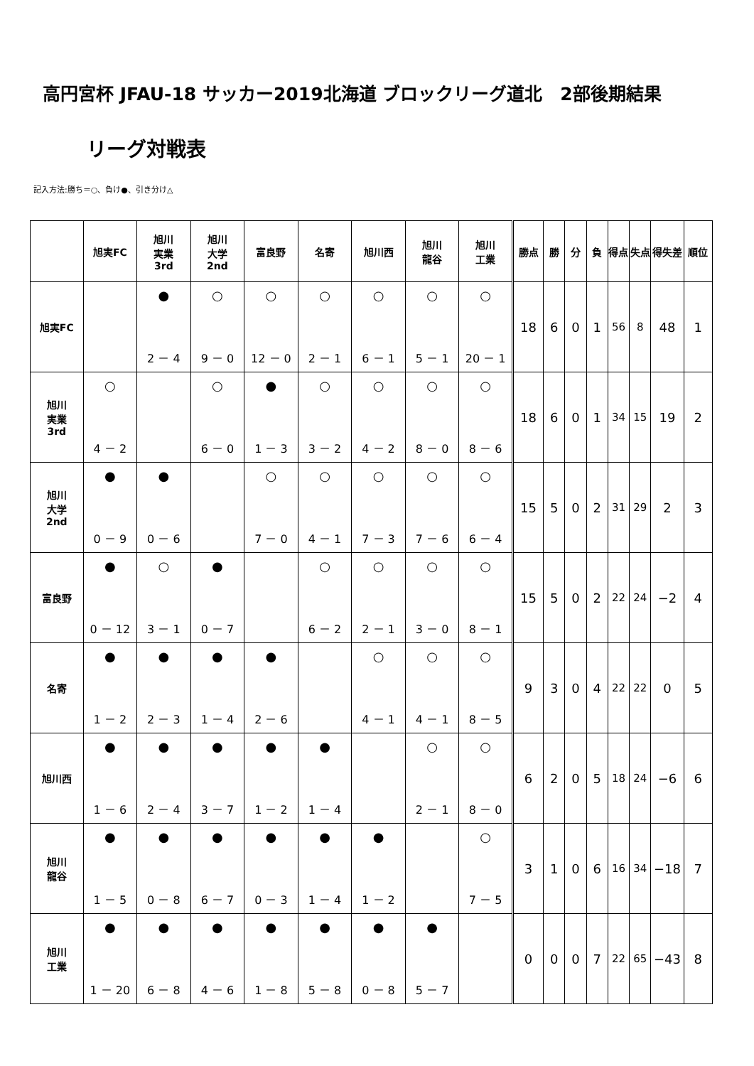高円宮杯 JFAU-18 サッカー2019北海道 ブロックリーグ道北　2部後期結果
リーグ対戦表
記入方法:勝ち＝○、負け●、引き分け△
| | 旭実FC | 旭川 実業 3rd | 旭川 大学 2nd | 富良野 | 名寄 | 旭川西 | 旭川 龍谷 | 旭川 工業 | 勝点 | 勝 | 分 | 負 | 得点 | 失点 | 得失差 | 順位 |
| --- | --- | --- | --- | --- | --- | --- | --- | --- | --- | --- | --- | --- | --- | --- | --- | --- |
| 旭実FC | | ● 2 － 4 | ○ 9 － 0 | ○ 12 － 0 | ○ 2 － 1 | ○ 6 － 1 | ○ 5 － 1 | ○ 20 － 1 | 18 | 6 | 0 | 1 | 56 | 8 | 48 | 1 |
| 旭川 実業 3rd | ○ 4 － 2 | | ○ 6 － 0 | ● 1 － 3 | ○ 3 － 2 | ○ 4 － 2 | ○ 8 － 0 | ○ 8 － 6 | 18 | 6 | 0 | 1 | 34 | 15 | 19 | 2 |
| 旭川 大学 2nd | ● 0 － 9 | ● 0 － 6 | | ○ 7 － 0 | ○ 4 － 1 | ○ 7 － 3 | ○ 7 － 6 | ○ 6 － 4 | 15 | 5 | 0 | 2 | 31 | 29 | 2 | 3 |
| 富良野 | ● 0 － 12 | ○ 3 － 1 | ● 0 － 7 | | ○ 6 － 2 | ○ 2 － 1 | ○ 3 － 0 | ○ 8 － 1 | 15 | 5 | 0 | 2 | 22 | 24 | −2 | 4 |
| 名寄 | ● 1 － 2 | ● 2 － 3 | ● 1 － 4 | ● 2 － 6 | | ○ 4 － 1 | ○ 4 － 1 | ○ 8 － 5 | 9 | 3 | 0 | 4 | 22 | 22 | 0 | 5 |
| 旭川西 | ● 1 － 6 | ● 2 － 4 | ● 3 － 7 | ● 1 － 2 | ● 1 － 4 | | ○ 2 － 1 | ○ 8 － 0 | 6 | 2 | 0 | 5 | 18 | 24 | −6 | 6 |
| 旭川 龍谷 | ● 1 － 5 | ● 0 － 8 | ● 6 － 7 | ● 0 － 3 | ● 1 － 4 | ● 1 － 2 | | ○ 7 － 5 | 3 | 1 | 0 | 6 | 16 | 34 | −18 | 7 |
| 旭川 工業 | ● 1 － 20 | ● 6 － 8 | ● 4 － 6 | ● 1 － 8 | ● 5 － 8 | ● 0 － 8 | ● 5 － 7 | | 0 | 0 | 0 | 7 | 22 | 65 | −43 | 8 |